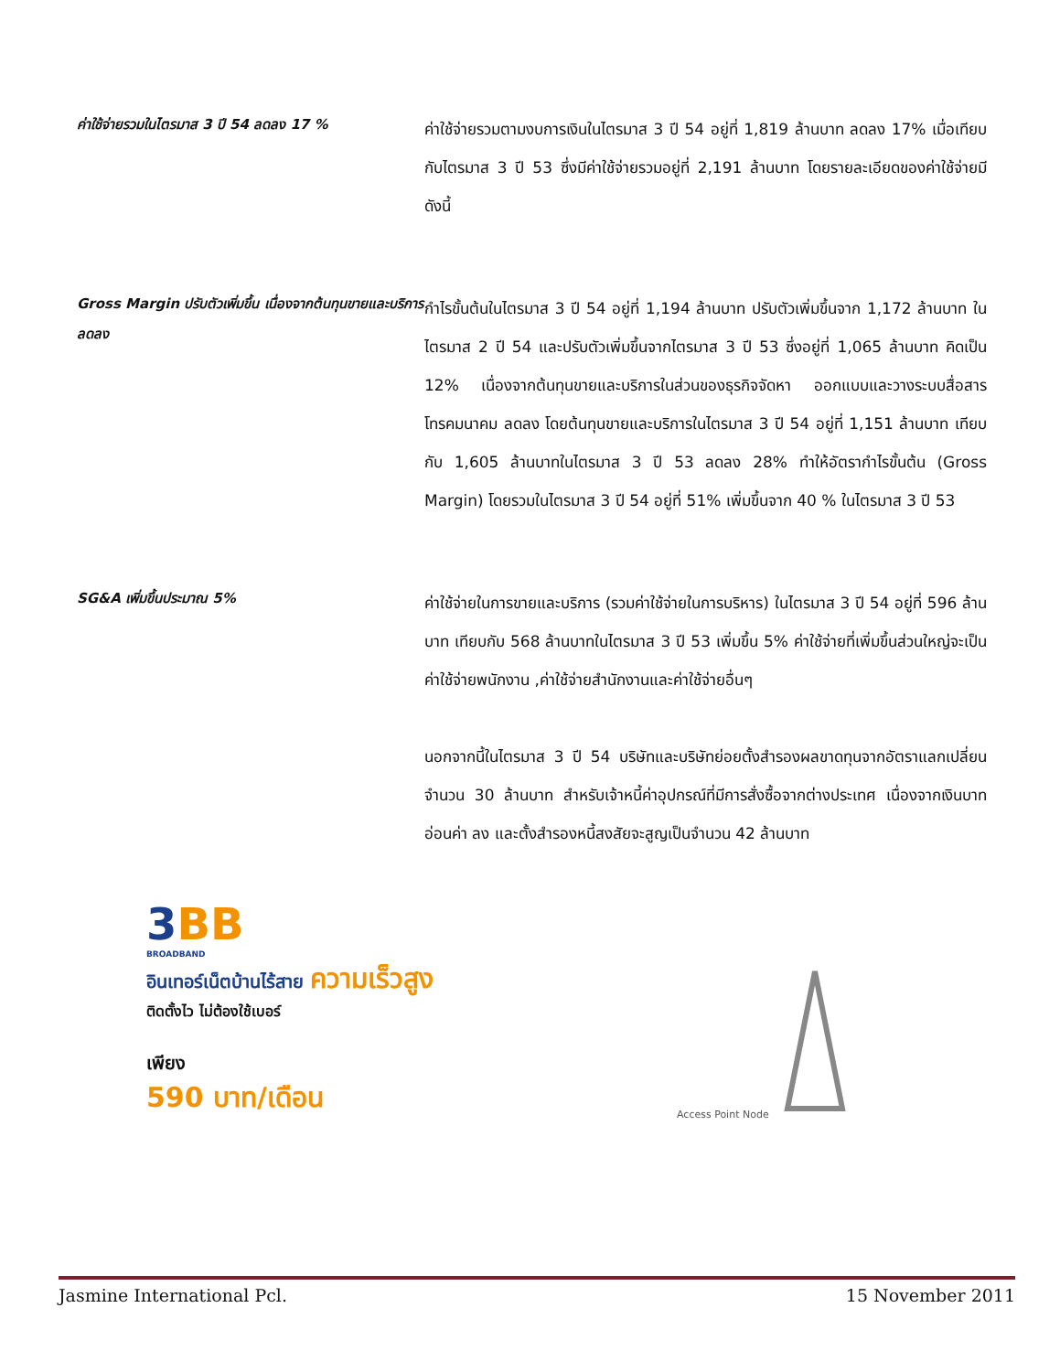ค่าใช้จ่ายรวมในไตรมาส 3 ปี 54 ลดลง 17 %
ค่าใช้จ่ายรวมตามงบการเงินในไตรมาส 3 ปี 54 อยู่ที่ 1,819 ล้านบาท ลดลง 17% เมื่อเทียบกับไตรมาส 3 ปี 53 ซึ่งมีค่าใช้จ่ายรวมอยู่ที่ 2,191 ล้านบาท โดยรายละเอียดของค่าใช้จ่ายมีดังนี้
Gross Margin ปรับตัวเพิ่มขึ้น เนื่องจากต้นทุนขายและบริการลดลง
กำไรขั้นต้นในไตรมาส 3 ปี 54 อยู่ที่ 1,194 ล้านบาท ปรับตัวเพิ่มขึ้นจาก 1,172 ล้านบาท ในไตรมาส 2 ปี 54 และปรับตัวเพิ่มขึ้นจากไตรมาส 3 ปี 53 ซึ่งอยู่ที่ 1,065 ล้านบาท คิดเป็น 12% เนื่องจากต้นทุนขายและบริการในส่วนของธุรกิจจัดหา ออกแบบและวางระบบสื่อสารโทรคมนาคม ลดลง โดยต้นทุนขายและบริการในไตรมาส 3 ปี 54 อยู่ที่ 1,151 ล้านบาท เทียบกับ 1,605 ล้านบาทในไตรมาส 3 ปี 53 ลดลง 28% ทำให้อัตรากำไรขั้นต้น (Gross Margin) โดยรวมในไตรมาส 3 ปี 54 อยู่ที่ 51% เพิ่มขึ้นจาก 40 % ในไตรมาส 3 ปี 53
SG&A เพิ่มขึ้นประมาณ 5%
ค่าใช้จ่ายในการขายและบริการ (รวมค่าใช้จ่ายในการบริหาร) ในไตรมาส 3 ปี 54 อยู่ที่ 596 ล้านบาท เทียบกับ 568 ล้านบาทในไตรมาส 3 ปี 53 เพิ่มขึ้น 5% ค่าใช้จ่ายที่เพิ่มขึ้นส่วนใหญ่จะเป็นค่าใช้จ่ายพนักงาน ,ค่าใช้จ่ายสำนักงานและค่าใช้จ่ายอื่นๆ
นอกจากนี้ในไตรมาส 3 ปี 54 บริษัทและบริษัทย่อยตั้งสำรองผลขาดทุนจากอัตราแลกเปลี่ยนจำนวน 30 ล้านบาท สำหรับเจ้าหนี้ค่าอุปกรณ์ที่มีการสั่งซื้อจากต่างประเทศ เนื่องจากเงินบาทอ่อนค่า ลง และตั้งสำรองหนี้สงสัยจะสูญเป็นจำนวน 42 ล้านบาท
3BB
BROADBAND
อินเทอร์เน็ตบ้านไร้สาย ความเร็วสูง
ติดตั้งไว ไม่ต้องใช้เบอร์
เพียง
590 บาท/เดือน
Access Point Node
Jasmine International Pcl. 15 November 2011